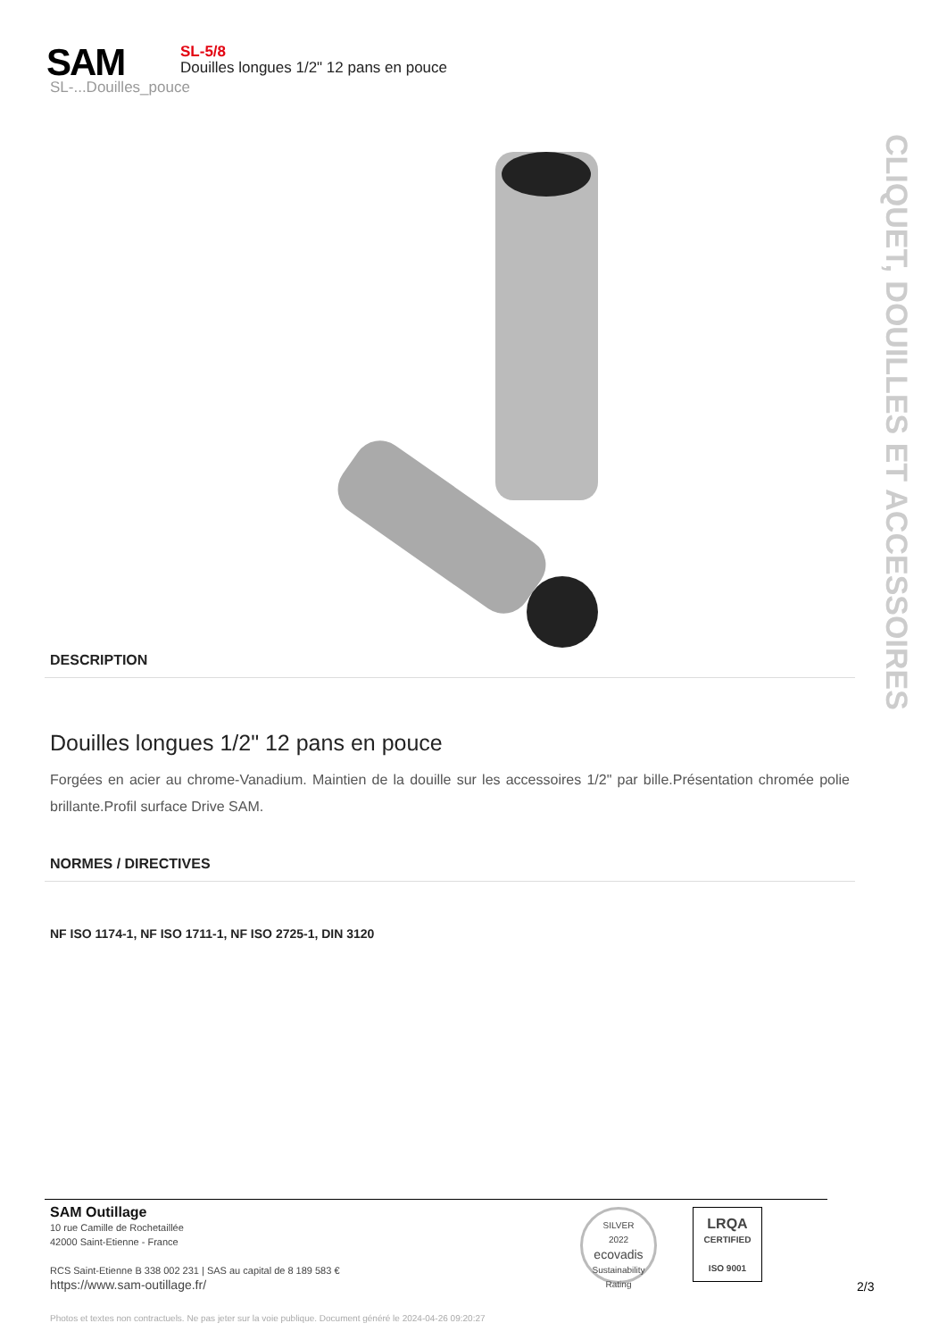SAM
SL-5/8
Douilles longues 1/2" 12 pans en pouce
SL-...Douilles_pouce
CLIQUET, DOUILLES ET ACCESSOIRES
DESCRIPTION
Douilles longues 1/2" 12 pans en pouce
Forgées en acier au chrome-Vanadium. Maintien de la douille sur les accessoires 1/2" par bille.Présentation chromée polie brillante.Profil surface Drive SAM.
NORMES / DIRECTIVES
NF ISO 1174-1, NF ISO 1711-1, NF ISO 2725-1, DIN 3120
SAM Outillage
10 rue Camille de Rochetaillée
42000 Saint-Etienne - France
RCS Saint-Etienne B 338 002 231 | SAS au capital de 8 189 583 €
https://www.sam-outillage.fr/
SILVER
2022
ecovadis
Sustainability Rating
LRQA
CERTIFIED
ISO 9001
2/3
Photos et textes non contractuels. Ne pas jeter sur la voie publique. Document généré le 2024-04-26 09:20:27